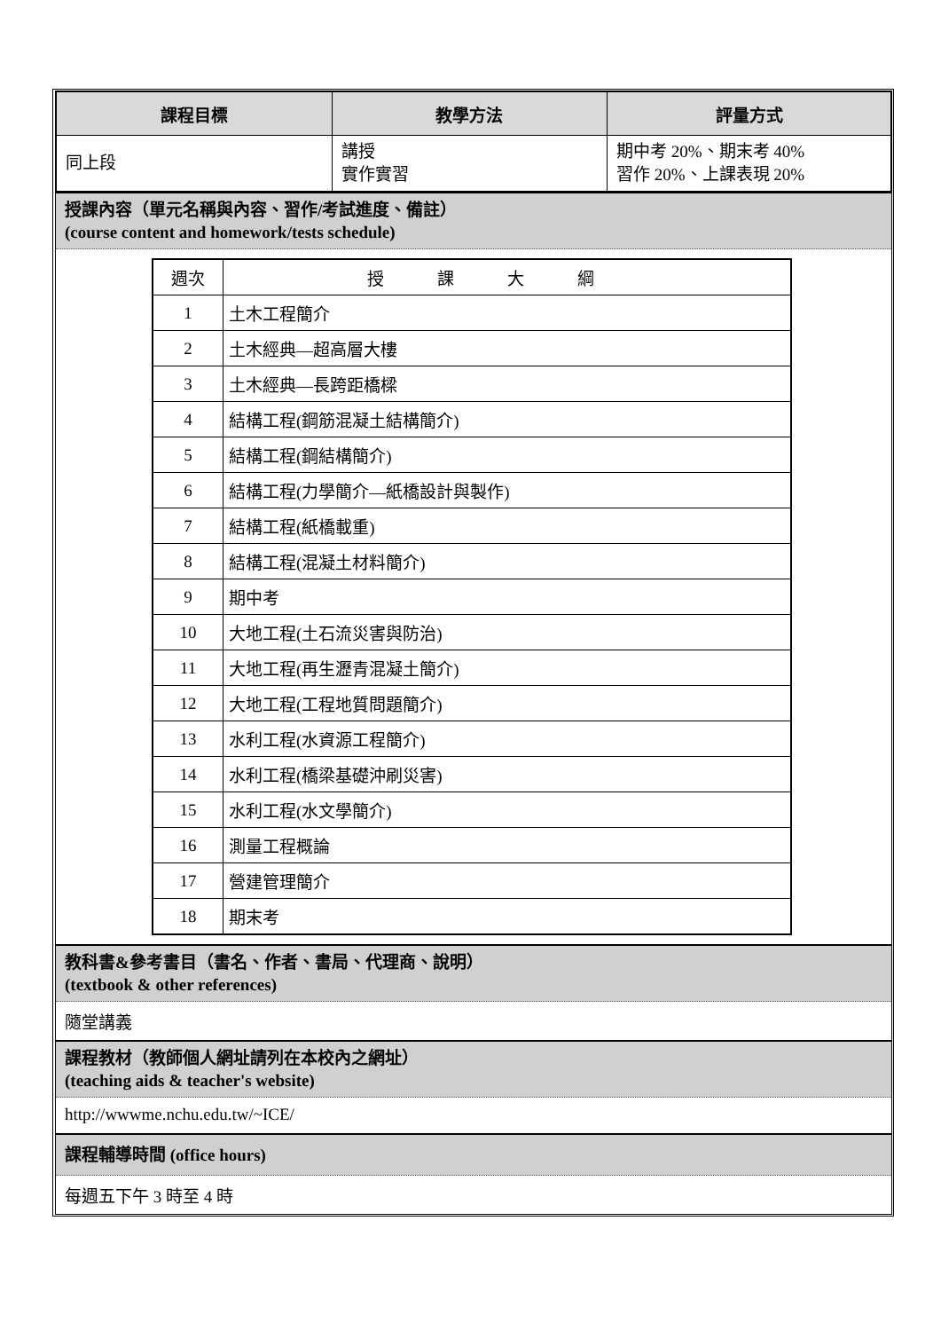| 課程目標 | 教學方法 | 評量方式 |
| --- | --- | --- |
| 同上段 | 講授 實作實習 | 期中考 20%、期末考 40% 習作 20%、上課表現 20% |
授課內容（單元名稱與內容、習作/考試進度、備註）
(course content and homework/tests schedule)
| 週次 | 授課大綱 |
| 1 | 土木工程簡介 |
| 2 | 土木經典—超高層大樓 |
| 3 | 土木經典—長跨距橋樑 |
| 4 | 結構工程(鋼筋混凝土結構簡介) |
| 5 | 結構工程(鋼結構簡介) |
| 6 | 結構工程(力學簡介—紙橋設計與製作) |
| 7 | 結構工程(紙橋載重) |
| 8 | 結構工程(混凝土材料簡介) |
| 9 | 期中考 |
| 10 | 大地工程(土石流災害與防治) |
| 11 | 大地工程(再生瀝青混凝土簡介) |
| 12 | 大地工程(工程地質問題簡介) |
| 13 | 水利工程(水資源工程簡介) |
| 14 | 水利工程(橋梁基礎沖刷災害) |
| 15 | 水利工程(水文學簡介) |
| 16 | 測量工程概論 |
| 17 | 營建管理簡介 |
| 18 | 期末考 |
教科書&參考書目（書名、作者、書局、代理商、說明）
(textbook & other references)
隨堂講義
課程教材（教師個人網址請列在本校內之網址）
(teaching aids & teacher's website)
http://wwwme.nchu.edu.tw/~ICE/
課程輔導時間 (office hours)
每週五下午 3 時至 4 時